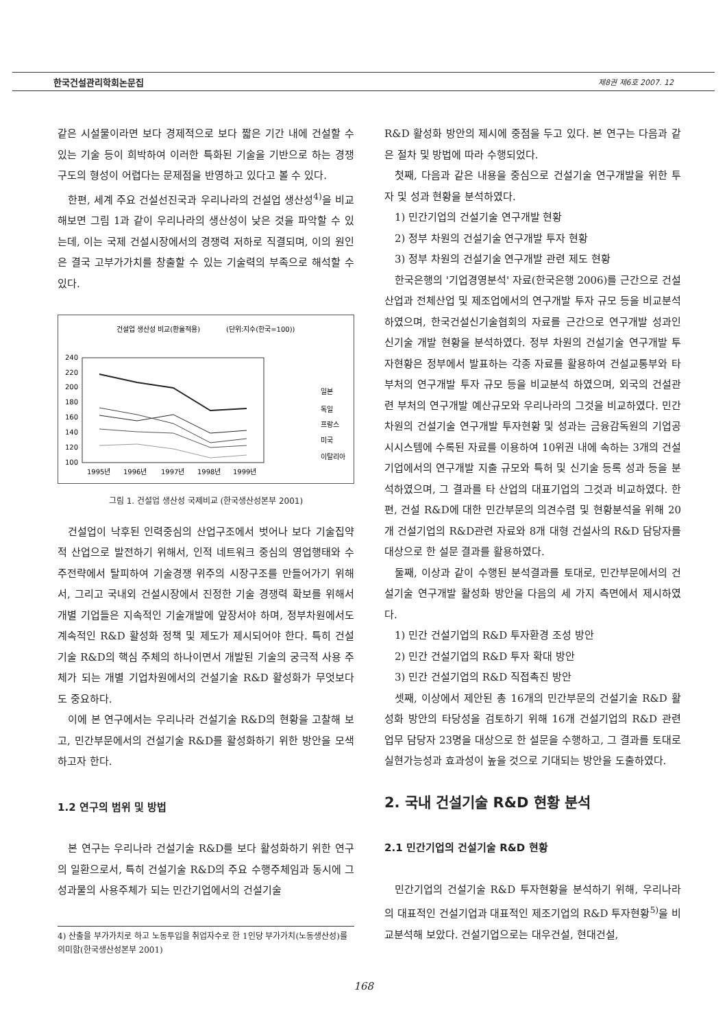한국건설관리학회논문집 제8권 제6호 2007. 12
같은 시설물이라면 보다 경제적으로 보다 짧은 기간 내에 건설할 수 있는 기술 등이 희박하여 이러한 특화된 기술을 기반으로 하는 경쟁구도의 형성이 어렵다는 문제점을 반영하고 있다고 볼 수 있다.
한편, 세계 주요 건설선진국과 우리나라의 건설업 생산성<sup>4)</sup>을 비교해보면 그림 1과 같이 우리나라의 생산성이 낮은 것을 파악할 수 있는데, 이는 국제 건설시장에서의 경쟁력 저하로 직결되며, 이의 원인은 결국 고부가가치를 창출할 수 있는 기술력의 부족으로 해석할 수 있다.
건설업 생산성 비교(환율적용)
(단위:지수(한국=100))
240
220
200
180
160
140
120
100
1995년
1996년
1997년
1998년
1999년
일본
독일
프랑스
미국
이탈리아
그림 1. 건설업 생산성 국제비교 (한국생산성본부 2001)
건설업이 낙후된 인력중심의 산업구조에서 벗어나 보다 기술집약적 산업으로 발전하기 위해서, 인적 네트워크 중심의 영업행태와 수주전략에서 탈피하여 기술경쟁 위주의 시장구조를 만들어가기 위해서, 그리고 국내외 건설시장에서 진정한 기술 경쟁력 확보를 위해서 개별 기업들은 지속적인 기술개발에 앞장서야 하며, 정부차원에서도 계속적인 R&D 활성화 정책 및 제도가 제시되어야 한다. 특히 건설기술 R&D의 핵심 주체의 하나이면서 개발된 기술의 궁극적 사용 주체가 되는 개별 기업차원에서의 건설기술 R&D 활성화가 무엇보다도 중요하다.
이에 본 연구에서는 우리나라 건설기술 R&D의 현황을 고찰해 보고, 민간부문에서의 건설기술 R&D를 활성화하기 위한 방안을 모색하고자 한다.
1.2 연구의 범위 및 방법
본 연구는 우리나라 건설기술 R&D를 보다 활성화하기 위한 연구의 일환으로서, 특히 건설기술 R&D의 주요 수행주체임과 동시에 그 성과물의 사용주체가 되는 민간기업에서의 건설기술
4) 산출을 부가가치로 하고 노동투입을 취업자수로 한 1인당 부가가치(노동생산성)를 의미함(한국생산성본부 2001)
R&D 활성화 방안의 제시에 중점을 두고 있다. 본 연구는 다음과 같은 절차 및 방법에 따라 수행되었다.
첫째, 다음과 같은 내용을 중심으로 건설기술 연구개발을 위한 투자 및 성과 현황을 분석하였다.
1) 민간기업의 건설기술 연구개발 현황
2) 정부 차원의 건설기술 연구개발 투자 현황
3) 정부 차원의 건설기술 연구개발 관련 제도 현황
한국은행의 '기업경영분석' 자료(한국은행 2006)를 근간으로 건설산업과 전체산업 및 제조업에서의 연구개발 투자 규모 등을 비교분석 하였으며, 한국건설신기술협회의 자료를 근간으로 연구개발 성과인 신기술 개발 현황을 분석하였다. 정부 차원의 건설기술 연구개발 투자현황은 정부에서 발표하는 각종 자료를 활용하여 건설교통부와 타 부처의 연구개발 투자 규모 등을 비교분석 하였으며, 외국의 건설관련 부처의 연구개발 예산규모와 우리나라의 그것을 비교하였다. 민간 차원의 건설기술 연구개발 투자현황 및 성과는 금융감독원의 기업공시시스템에 수록된 자료를 이용하여 10위권 내에 속하는 3개의 건설기업에서의 연구개발 지출 규모와 특허 및 신기술 등록 성과 등을 분석하였으며, 그 결과를 타 산업의 대표기업의 그것과 비교하였다. 한편, 건설 R&D에 대한 민간부문의 의견수렴 및 현황분석을 위해 20개 건설기업의 R&D관련 자료와 8개 대형 건설사의 R&D 담당자를 대상으로 한 설문 결과를 활용하였다.
둘째, 이상과 같이 수행된 분석결과를 토대로, 민간부문에서의 건설기술 연구개발 활성화 방안을 다음의 세 가지 측면에서 제시하였다.
1) 민간 건설기업의 R&D 투자환경 조성 방안
2) 민간 건설기업의 R&D 투자 확대 방안
3) 민간 건설기업의 R&D 직접촉진 방안
셋째, 이상에서 제안된 총 16개의 민간부문의 건설기술 R&D 활성화 방안의 타당성을 검토하기 위해 16개 건설기업의 R&D 관련 업무 담당자 23명을 대상으로 한 설문을 수행하고, 그 결과를 토대로 실현가능성과 효과성이 높을 것으로 기대되는 방안을 도출하였다.
2. 국내 건설기술 R&D 현황 분석
2.1 민간기업의 건설기술 R&D 현황
민간기업의 건설기술 R&D 투자현황을 분석하기 위해, 우리나라의 대표적인 건설기업과 대표적인 제조기업의 R&D 투자현황<sup>5)</sup>을 비교분석해 보았다. 건설기업으로는 대우건설, 현대건설,
168